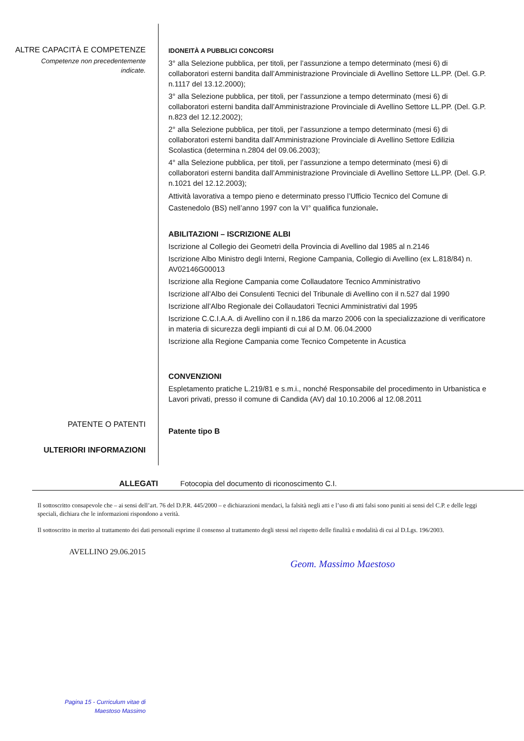ALTRE CAPACITÀ E COMPETENZE
Competenze non precedentemente
indicate.
IDONEITÀ A PUBBLICI CONCORSI
3° alla Selezione pubblica, per titoli, per l’assunzione a tempo determinato (mesi 6) di collaboratori esterni bandita dall’Amministrazione Provinciale di Avellino Settore LL.PP. (Del. G.P. n.1117 del 13.12.2000);
3° alla Selezione pubblica, per titoli, per l’assunzione a tempo determinato (mesi 6) di collaboratori esterni bandita dall’Amministrazione Provinciale di Avellino Settore LL.PP. (Del. G.P. n.823 del 12.12.2002);
2° alla Selezione pubblica, per titoli, per l’assunzione a tempo determinato (mesi 6) di collaboratori esterni bandita dall’Amministrazione Provinciale di Avellino Settore Edilizia Scolastica (determina n.2804 del 09.06.2003);
4° alla Selezione pubblica, per titoli, per l’assunzione a tempo determinato (mesi 6) di collaboratori esterni bandita dall’Amministrazione Provinciale di Avellino Settore LL.PP. (Del. G.P. n.1021 del 12.12.2003);
Attività lavorativa a tempo pieno e determinato presso l’Ufficio Tecnico del Comune di Castenedolo (BS) nell’anno 1997 con la VI° qualifica funzionale.
ABILITAZIONI – ISCRIZIONE ALBI
Iscrizione al Collegio dei Geometri della Provincia di Avellino dal 1985 al n.2146
Iscrizione Albo Ministro degli Interni, Regione Campania, Collegio di Avellino (ex L.818/84) n. AV02146G00013
Iscrizione alla Regione Campania come Collaudatore Tecnico Amministrativo
Iscrizione all’Albo dei Consulenti Tecnici del Tribunale di Avellino con il n.527 dal 1990
Iscrizione all’Albo Regionale dei Collaudatori Tecnici Amministrativi dal 1995
Iscrizione C.C.I.A.A. di Avellino con il n.186 da marzo 2006 con la specializzazione di verificatore in materia di sicurezza degli impianti di cui al D.M. 06.04.2000
Iscrizione alla Regione Campania come Tecnico Competente in Acustica
CONVENZIONI
Espletamento pratiche L.219/81 e s.m.i., nonché Responsabile del procedimento in Urbanistica e Lavori privati, presso il comune di Candida (AV) dal 10.10.2006 al 12.08.2011
Patente tipo B
PATENTE O PATENTI
ULTERIORI INFORMAZIONI
ALLEGATI Fotocopia del documento di riconoscimento C.I.
Il sottoscritto consapevole che – ai sensi dell’art. 76 del D.P.R. 445/2000 – e dichiarazioni mendaci, la falsità negli atti e l’uso di atti falsi sono puniti ai sensi del C.P. e delle leggi speciali, dichiara che le informazioni rispondono a verità.
Il sottoscritto in merito al trattamento dei dati personali esprime il consenso al trattamento degli stessi nel rispetto delle finalità e modalità di cui al D.Lgs. 196/2003.
AVELLINO 29.06.2015
Geom. Massimo Maestoso
Pagina 15 - Curriculum vitae di
Maestoso Massimo